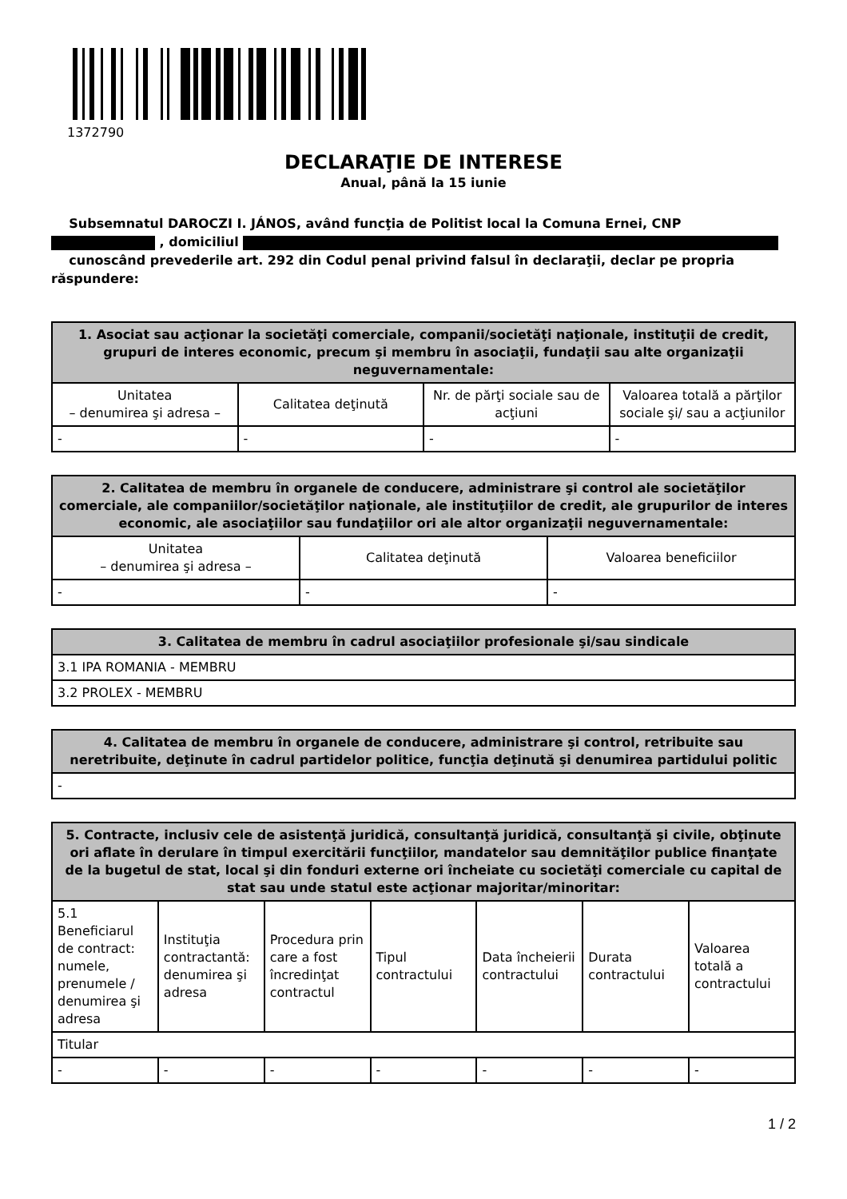1372790
DECLARAŢIE DE INTERESE
Anual, până la 15 iunie
Subsemnatul DAROCZI I. JÁNOS, având funcţia de Politist local la Comuna Ernei, CNP
, domiciliul
cunoscând prevederile art. 292 din Codul penal privind falsul în declaraţii, declar pe propria răspundere:
| 1. Asociat sau acţionar la societăţi comerciale, companii/societăţi naţionale, instituţii de credit, grupuri de interes economic, precum şi membru în asociaţii, fundaţii sau alte organizaţii neguvernamentale: | | | |
| --- | --- | --- | --- |
| Unitatea – denumirea şi adresa – | Calitatea deţinută | Nr. de părţi sociale sau de acţiuni | Valoarea totală a părţilor sociale şi/ sau a acţiunilor |
| - | - | - | - |
| 2. Calitatea de membru în organele de conducere, administrare şi control ale societăţilor comerciale, ale companiilor/societăţilor naţionale, ale instituţiilor de credit, ale grupurilor de interes economic, ale asociaţiilor sau fundaţiilor ori ale altor organizaţii neguvernamentale: | | |
| --- | --- | --- |
| Unitatea – denumirea şi adresa – | Calitatea deţinută | Valoarea beneficiilor |
| - | - | - |
| 3. Calitatea de membru în cadrul asociaţiilor profesionale şi/sau sindicale |
| --- |
| 3.1 IPA ROMANIA - MEMBRU |
| 3.2 PROLEX - MEMBRU |
| 4. Calitatea de membru în organele de conducere, administrare şi control, retribuite sau neretribuite, deţinute în cadrul partidelor politice, funcţia deţinută şi denumirea partidului politic |
| --- |
| - |
| 5. Contracte, inclusiv cele de asistenţă juridică, consultanţă juridică, consultanţă şi civile, obţinute ori aflate în derulare în timpul exercitării funcţiilor, mandatelor sau demnităţilor publice finanţate de la bugetul de stat, local şi din fonduri externe ori încheiate cu societăţi comerciale cu capital de stat sau unde statul este acţionar majoritar/minoritar: | | | | | | |
| --- | --- | --- | --- | --- | --- | --- |
| 5.1 Beneficiarul de contract: numele, prenumele / denumirea şi adresa | Instituţia contractantă: denumirea şi adresa | Procedura prin care a fost încredinţat contractul | Tipul contractului | Data încheierii contractului | Durata contractului | Valoarea totală a contractului |
| Titular | | | | | | |
| - | - | - | - | - | - | - |
1 / 2